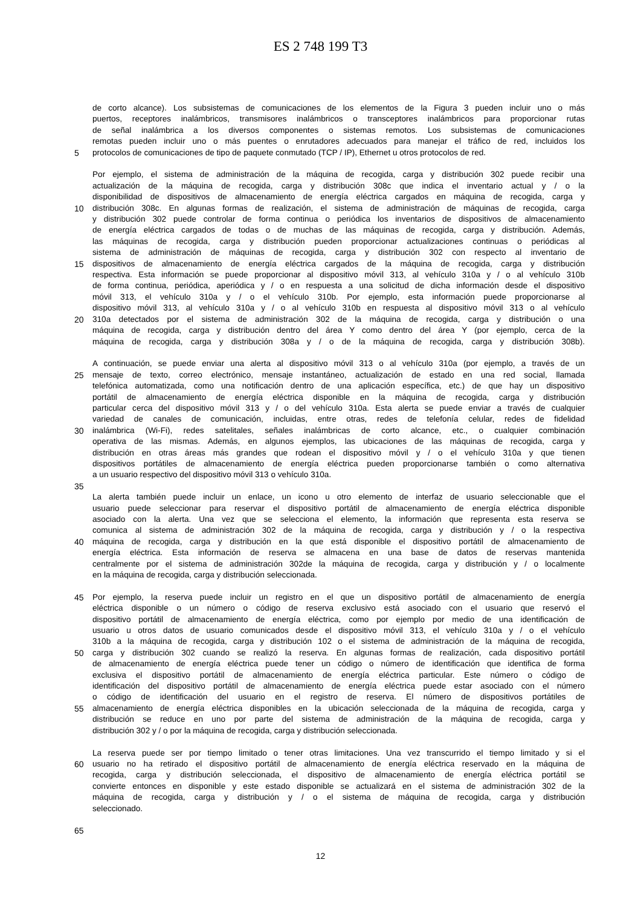ES 2 748 199 T3
de corto alcance). Los subsistemas de comunicaciones de los elementos de la Figura 3 pueden incluir uno o más
puertos, receptores inalámbricos, transmisores inalámbricos o transceptores inalámbricos para proporcionar rutas
de señal inalámbrica a los diversos componentes o sistemas remotos. Los subsistemas de comunicaciones
remotas pueden incluir uno o más puentes o enrutadores adecuados para manejar el tráfico de red, incluidos los
5 protocolos de comunicaciones de tipo de paquete conmutado (TCP / IP), Ethernet u otros protocolos de red.
Por ejemplo, el sistema de administración de la máquina de recogida, carga y distribución 302 puede recibir una
actualización de la máquina de recogida, carga y distribución 308c que indica el inventario actual y / o la
disponibilidad de dispositivos de almacenamiento de energía eléctrica cargados en máquina de recogida, carga y
10 distribución 308c. En algunas formas de realización, el sistema de administración de máquinas de recogida, carga
y distribución 302 puede controlar de forma continua o periódica los inventarios de dispositivos de almacenamiento
de energía eléctrica cargados de todas o de muchas de las máquinas de recogida, carga y distribución. Además,
las máquinas de recogida, carga y distribución pueden proporcionar actualizaciones continuas o periódicas al
sistema de administración de máquinas de recogida, carga y distribución 302 con respecto al inventario de
15 dispositivos de almacenamiento de energía eléctrica cargados de la máquina de recogida, carga y distribución
respectiva. Esta información se puede proporcionar al dispositivo móvil 313, al vehículo 310a y / o al vehículo 310b
de forma continua, periódica, aperiódica y / o en respuesta a una solicitud de dicha información desde el dispositivo
móvil 313, el vehículo 310a y / o el vehículo 310b. Por ejemplo, esta información puede proporcionarse al
dispositivo móvil 313, al vehículo 310a y / o al vehículo 310b en respuesta al dispositivo móvil 313 o al vehículo
20 310a detectados por el sistema de administración 302 de la máquina de recogida, carga y distribución o una
máquina de recogida, carga y distribución dentro del área Y como dentro del área Y (por ejemplo, cerca de la
máquina de recogida, carga y distribución 308a y / o de la máquina de recogida, carga y distribución 308b).
A continuación, se puede enviar una alerta al dispositivo móvil 313 o al vehículo 310a (por ejemplo, a través de un
25 mensaje de texto, correo electrónico, mensaje instantáneo, actualización de estado en una red social, llamada
telefónica automatizada, como una notificación dentro de una aplicación específica, etc.) de que hay un dispositivo
portátil de almacenamiento de energía eléctrica disponible en la máquina de recogida, carga y distribución
particular cerca del dispositivo móvil 313 y / o del vehículo 310a. Esta alerta se puede enviar a través de cualquier
variedad de canales de comunicación, incluidas, entre otras, redes de telefonía celular, redes de fidelidad
30 inalámbrica (Wi-Fi), redes satelitales, señales inalámbricas de corto alcance, etc., o cualquier combinación
operativa de las mismas. Además, en algunos ejemplos, las ubicaciones de las máquinas de recogida, carga y
distribución en otras áreas más grandes que rodean el dispositivo móvil y / o el vehículo 310a y que tienen
dispositivos portátiles de almacenamiento de energía eléctrica pueden proporcionarse también o como alternativa
a un usuario respectivo del dispositivo móvil 313 o vehículo 310a.
35
La alerta también puede incluir un enlace, un icono u otro elemento de interfaz de usuario seleccionable que el
usuario puede seleccionar para reservar el dispositivo portátil de almacenamiento de energía eléctrica disponible
asociado con la alerta. Una vez que se selecciona el elemento, la información que representa esta reserva se
comunica al sistema de administración 302 de la máquina de recogida, carga y distribución y / o la respectiva
40 máquina de recogida, carga y distribución en la que está disponible el dispositivo portátil de almacenamiento de
energía eléctrica. Esta información de reserva se almacena en una base de datos de reservas mantenida
centralmente por el sistema de administración 302de la máquina de recogida, carga y distribución y / o localmente
en la máquina de recogida, carga y distribución seleccionada.
45 Por ejemplo, la reserva puede incluir un registro en el que un dispositivo portátil de almacenamiento de energía
eléctrica disponible o un número o código de reserva exclusivo está asociado con el usuario que reservó el
dispositivo portátil de almacenamiento de energía eléctrica, como por ejemplo por medio de una identificación de
usuario u otros datos de usuario comunicados desde el dispositivo móvil 313, el vehículo 310a y / o el vehículo
310b a la máquina de recogida, carga y distribución 102 o el sistema de administración de la máquina de recogida,
50 carga y distribución 302 cuando se realizó la reserva. En algunas formas de realización, cada dispositivo portátil
de almacenamiento de energía eléctrica puede tener un código o número de identificación que identifica de forma
exclusiva el dispositivo portátil de almacenamiento de energía eléctrica particular. Este número o código de
identificación del dispositivo portátil de almacenamiento de energía eléctrica puede estar asociado con el número
o código de identificación del usuario en el registro de reserva. El número de dispositivos portátiles de
55 almacenamiento de energía eléctrica disponibles en la ubicación seleccionada de la máquina de recogida, carga y
distribución se reduce en uno por parte del sistema de administración de la máquina de recogida, carga y
distribución 302 y / o por la máquina de recogida, carga y distribución seleccionada.
La reserva puede ser por tiempo limitado o tener otras limitaciones. Una vez transcurrido el tiempo limitado y si el
60 usuario no ha retirado el dispositivo portátil de almacenamiento de energía eléctrica reservado en la máquina de
recogida, carga y distribución seleccionada, el dispositivo de almacenamiento de energía eléctrica portátil se
convierte entonces en disponible y este estado disponible se actualizará en el sistema de administración 302 de la
máquina de recogida, carga y distribución y / o el sistema de máquina de recogida, carga y distribución
seleccionado.
65
12